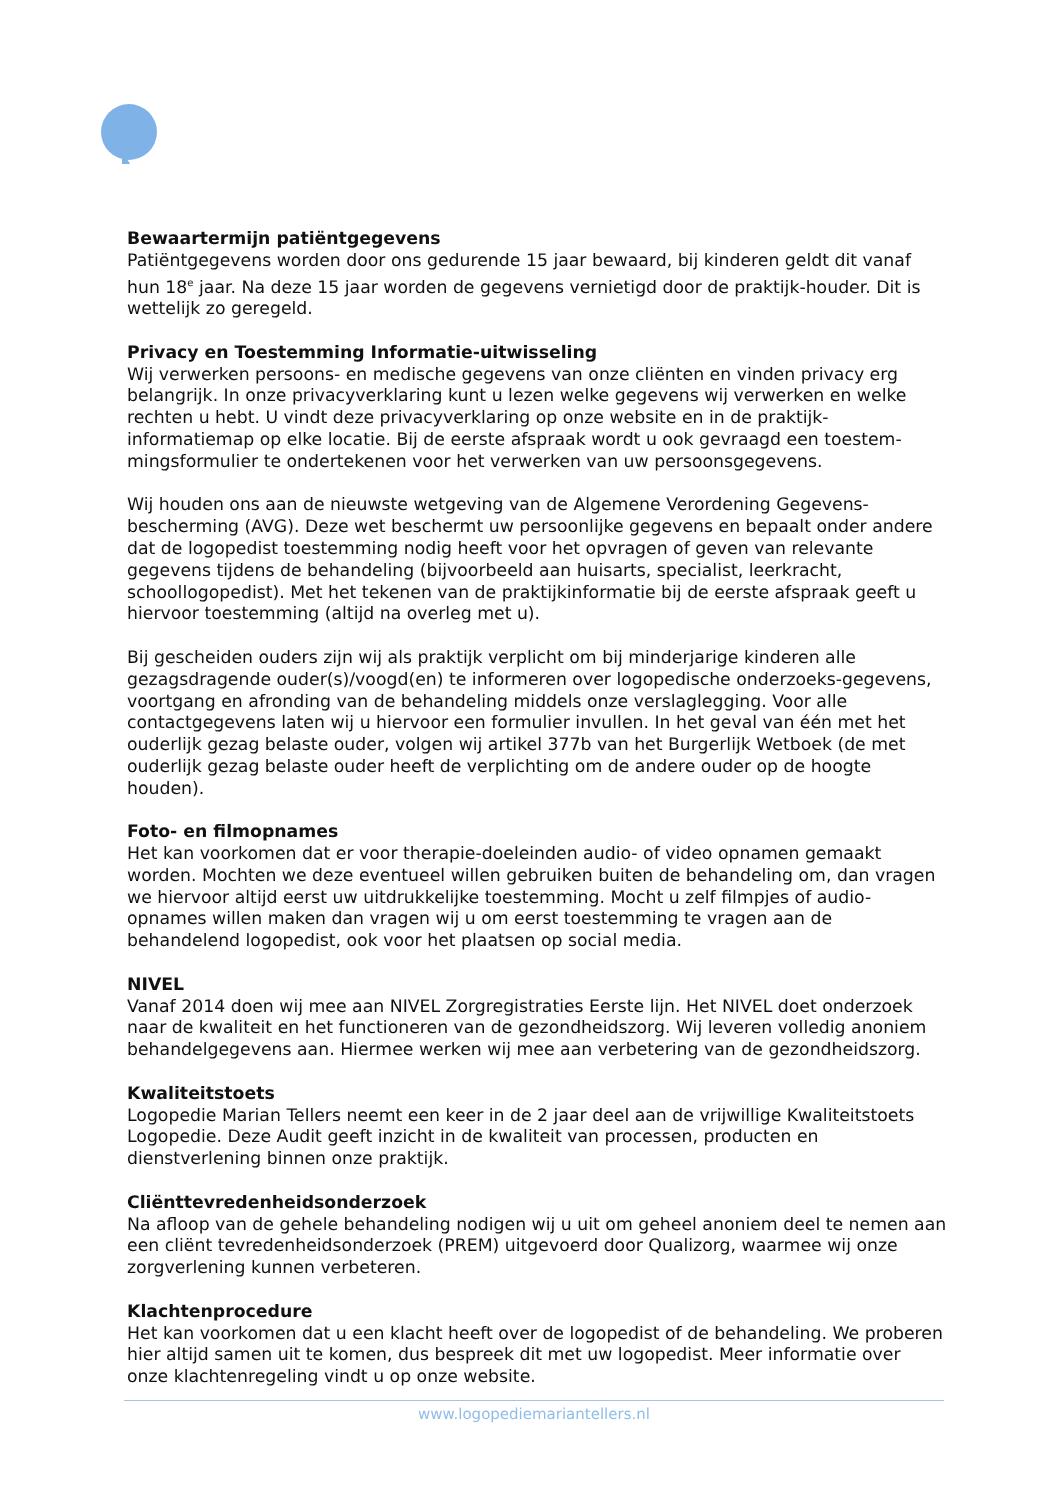Bewaartermijn patiëntgegevens
Patiëntgegevens worden door ons gedurende 15 jaar bewaard, bij kinderen geldt dit vanaf hun 18<sup>e</sup> jaar. Na deze 15 jaar worden de gegevens vernietigd door de praktijk-houder. Dit is wettelijk zo geregeld.
Privacy en Toestemming Informatie-uitwisseling
Wij verwerken persoons- en medische gegevens van onze cliënten en vinden privacy erg belangrijk. In onze privacyverklaring kunt u lezen welke gegevens wij verwerken en welke rechten u hebt. U vindt deze privacyverklaring op onze website en in de praktijk-informatiemap op elke locatie. Bij de eerste afspraak wordt u ook gevraagd een toestem-mingsformulier te ondertekenen voor het verwerken van uw persoonsgegevens.
Wij houden ons aan de nieuwste wetgeving van de Algemene Verordening Gegevens-bescherming (AVG). Deze wet beschermt uw persoonlijke gegevens en bepaalt onder andere dat de logopedist toestemming nodig heeft voor het opvragen of geven van relevante gegevens tijdens de behandeling (bijvoorbeeld aan huisarts, specialist, leerkracht, schoollogopedist). Met het tekenen van de praktijkinformatie bij de eerste afspraak geeft u hiervoor toestemming (altijd na overleg met u).
Bij gescheiden ouders zijn wij als praktijk verplicht om bij minderjarige kinderen alle gezagsdragende ouder(s)/voogd(en) te informeren over logopedische onderzoeks-gegevens, voortgang en afronding van de behandeling middels onze verslaglegging. Voor alle contactgegevens laten wij u hiervoor een formulier invullen. In het geval van één met het ouderlijk gezag belaste ouder, volgen wij artikel 377b van het Burgerlijk Wetboek (de met ouderlijk gezag belaste ouder heeft de verplichting om de andere ouder op de hoogte houden).
Foto- en filmopnames
Het kan voorkomen dat er voor therapie-doeleinden audio- of video opnamen gemaakt worden. Mochten we deze eventueel willen gebruiken buiten de behandeling om, dan vragen we hiervoor altijd eerst uw uitdrukkelijke toestemming. Mocht u zelf filmpjes of audio-opnames willen maken dan vragen wij u om eerst toestemming te vragen aan de behandelend logopedist, ook voor het plaatsen op social media.
NIVEL
Vanaf 2014 doen wij mee aan NIVEL Zorgregistraties Eerste lijn. Het NIVEL doet onderzoek naar de kwaliteit en het functioneren van de gezondheidszorg. Wij leveren volledig anoniem behandelgegevens aan. Hiermee werken wij mee aan verbetering van de gezondheidszorg.
Kwaliteitstoets
Logopedie Marian Tellers neemt een keer in de 2 jaar deel aan de vrijwillige Kwaliteitstoets Logopedie. Deze Audit geeft inzicht in de kwaliteit van processen, producten en dienstverlening binnen onze praktijk.
Cliënttevredenheidsonderzoek
Na afloop van de gehele behandeling nodigen wij u uit om geheel anoniem deel te nemen aan een cliënt tevredenheidsonderzoek (PREM) uitgevoerd door Qualizorg, waarmee wij onze zorgverlening kunnen verbeteren.
Klachtenprocedure
Het kan voorkomen dat u een klacht heeft over de logopedist of de behandeling. We proberen hier altijd samen uit te komen, dus bespreek dit met uw logopedist. Meer informatie over onze klachtenregeling vindt u op onze website.
www.logopediemariantellers.nl